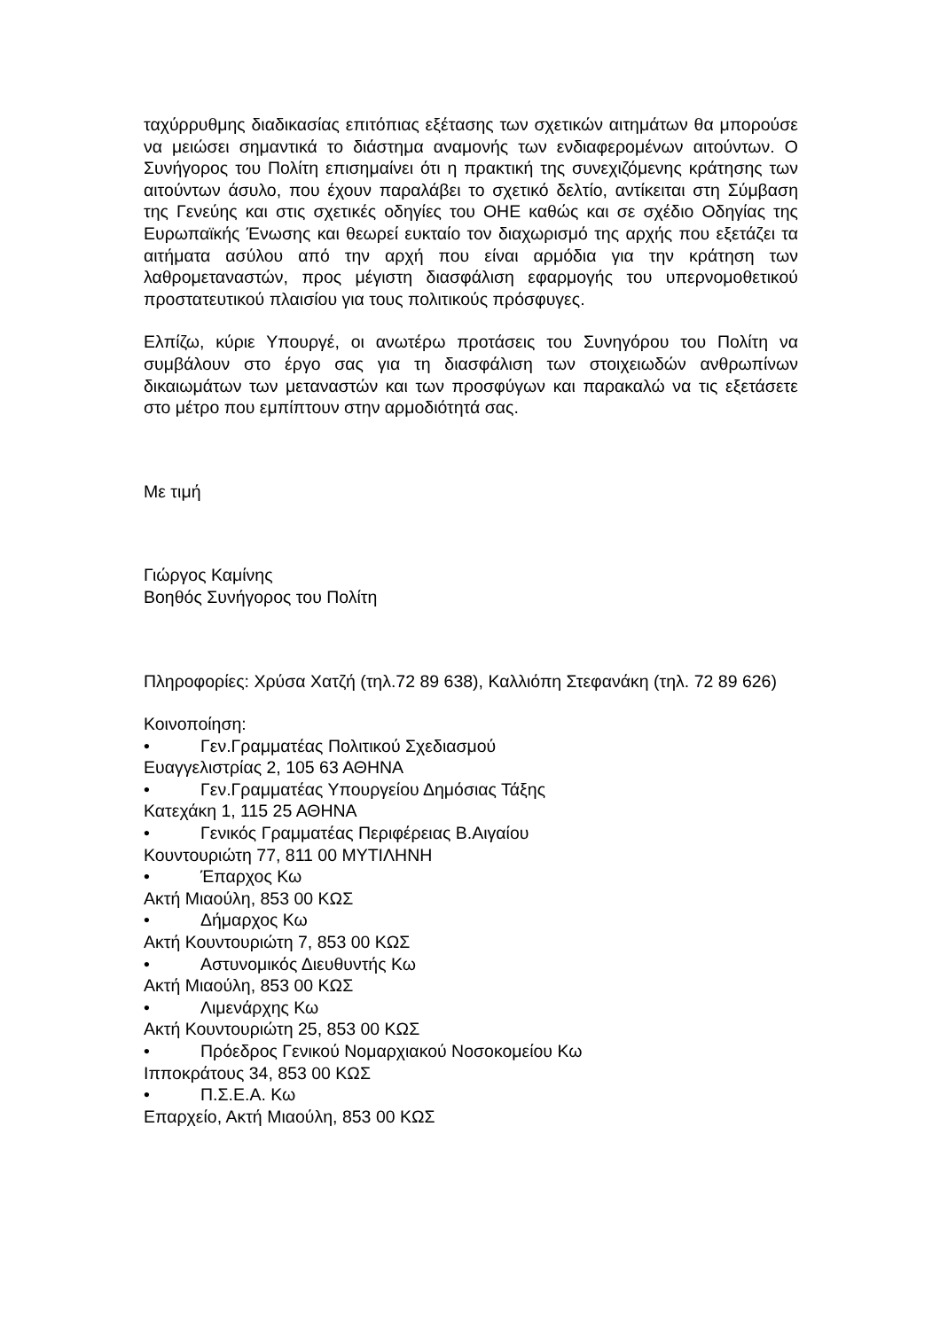ταχύρρυθμης διαδικασίας επιτόπιας εξέτασης των σχετικών αιτημάτων θα μπορούσε να μειώσει σημαντικά το διάστημα αναμονής των ενδιαφερομένων αιτούντων. Ο Συνήγορος του Πολίτη επισημαίνει ότι η πρακτική της συνεχιζόμενης κράτησης των αιτούντων άσυλο, που έχουν παραλάβει το σχετικό δελτίο, αντίκειται στη Σύμβαση της Γενεύης και στις σχετικές οδηγίες του ΟΗΕ καθώς και σε σχέδιο Οδηγίας της Ευρωπαϊκής Ένωσης και θεωρεί ευκταίο τον διαχωρισμό της αρχής που εξετάζει τα αιτήματα ασύλου από την αρχή που είναι αρμόδια για την κράτηση των λαθρομεταναστών, προς μέγιστη διασφάλιση εφαρμογής του υπερνομοθετικού προστατευτικού πλαισίου για τους πολιτικούς πρόσφυγες.
Ελπίζω, κύριε Υπουργέ, οι ανωτέρω προτάσεις του Συνηγόρου του Πολίτη να συμβάλουν στο έργο σας για τη διασφάλιση των στοιχειωδών ανθρωπίνων δικαιωμάτων των μεταναστών και των προσφύγων και παρακαλώ να τις εξετάσετε στο μέτρο που εμπίπτουν στην αρμοδιότητά σας.
Με τιμή
Γιώργος Καμίνης
Βοηθός Συνήγορος του Πολίτη
Πληροφορίες: Χρύσα Χατζή (τηλ.72 89 638), Καλλιόπη Στεφανάκη (τηλ. 72 89 626)
Κοινοποίηση:
• Γεν.Γραμματέας Πολιτικού Σχεδιασμού
Ευαγγελιστρίας 2, 105 63 ΑΘΗΝΑ
• Γεν.Γραμματέας Υπουργείου Δημόσιας Τάξης
Κατεχάκη 1, 115 25 ΑΘΗΝΑ
• Γενικός Γραμματέας Περιφέρειας Β.Αιγαίου
Κουντουριώτη 77, 811 00 ΜΥΤΙΛΗΝΗ
• Έπαρχος Κω
Ακτή Μιαούλη, 853 00 ΚΩΣ
• Δήμαρχος Κω
Ακτή Κουντουριώτη 7, 853 00 ΚΩΣ
• Αστυνομικός Διευθυντής Κω
Ακτή Μιαούλη, 853 00 ΚΩΣ
• Λιμενάρχης Κω
Ακτή Κουντουριώτη 25, 853 00 ΚΩΣ
• Πρόεδρος Γενικού Νομαρχιακού Νοσοκομείου Κω
Ιπποκράτους 34, 853 00 ΚΩΣ
• Π.Σ.Ε.Α. Κω
Επαρχείο, Ακτή Μιαούλη, 853 00 ΚΩΣ